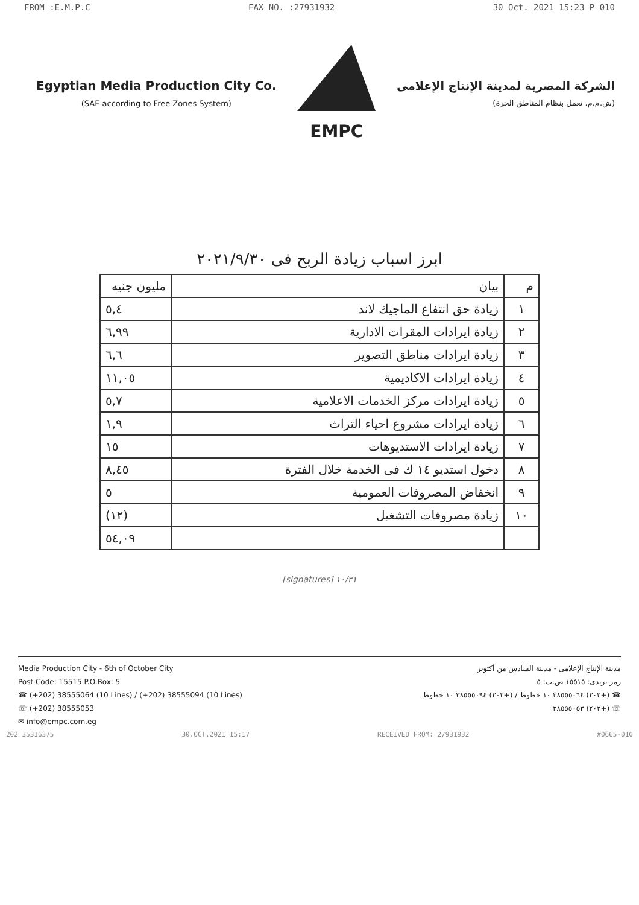FROM :E.M.P.C FAX NO. :27931932 30 Oct. 2021 15:23 P 010
Egyptian Media Production City Co.
(SAE according to Free Zones System)
EMPC
الشركة المصرية لمدينة الإنتاج الإعلامى
(ش.م.م. تعمل بنظام المناطق الحرة)
ابرز اسباب زيادة الربح فى ٢٠٢١/٩/٣٠
| م | بيان | مليون جنيه |
| --- | --- | --- |
| ١ | زيادة حق انتفاع الماجيك لاند | ٥,٤ |
| ٢ | زيادة ايرادات المقرات الادارية | ٦,٩٩ |
| ٣ | زيادة ايرادات مناطق التصوير | ٦,٦ |
| ٤ | زيادة ايرادات الاكاديمية | ١١,٠٥ |
| ٥ | زيادة ايرادات مركز الخدمات الاعلامية | ٥,٧ |
| ٦ | زيادة ايرادات مشروع احياء التراث | ١,٩ |
| ٧ | زيادة ايرادات الاستديوهات | ١٥ |
| ٨ | دخول استديو ١٤ ك فى الخدمة خلال الفترة | ٨,٤٥ |
| ٩ | انخفاض المصروفات العمومية | ٥ |
| ١٠ | زيادة مصروفات التشغيل | (١٢) |
| | | ٥٤,٠٩ |
[signatures] ١٠/٣١
Media Production City - 6th of October City
Post Code: 15515 P.O.Box: 5
☎ (+202) 38555064 (10 Lines) / (+202) 38555094 (10 Lines)
☏ (+202) 38555053
✉ info@empc.com.eg
مدينة الإنتاج الإعلامى - مدينة السادس من أكتوبر
رمز بريدى: ١٥٥١٥ ص.ب: ٥
☎ (+٢٠٢) ٣٨٥٥٥٠٦٤ ١٠ خطوط / (+٢٠٢) ٣٨٥٥٥٠٩٤ ١٠ خطوط
☏ (+٢٠٢) ٣٨٥٥٥٠٥٣
202 35316375 30.OCT.2021 15:17 RECEIVED FROM: 27931932 #0665-010